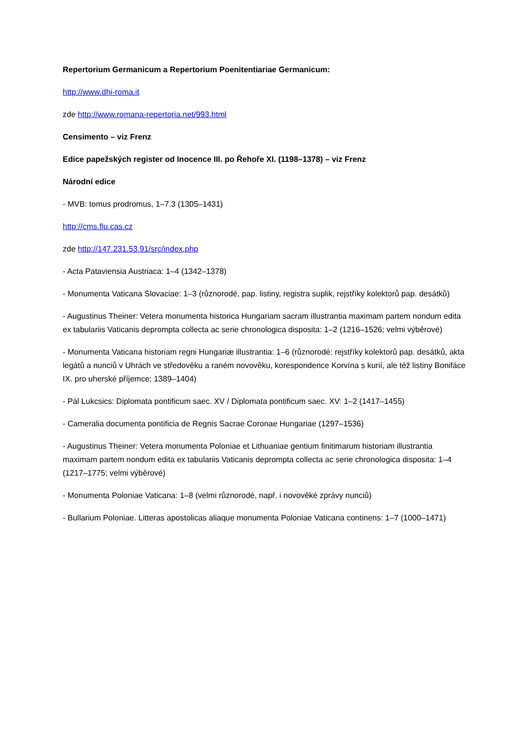Repertorium Germanicum a Repertorium Poenitentiariae Germanicum:
http://www.dhi-roma.it
zde http://www.romana-repertoria.net/993.html
Censimento – viz Frenz
Edice papežských register od Inocence III. po Řehoře XI. (1198–1378) – viz Frenz
Národní edice
- MVB: tomus prodromus, 1–7.3 (1305–1431)
http://cms.flu.cas.cz
zde http://147.231.53.91/src/index.php
- Acta Pataviensia Austriaca: 1–4 (1342–1378)
- Monumenta Vaticana Slovaciae: 1–3 (různorodé, pap. listiny, registra suplik, rejstříky kolektorů pap. desátků)
- Augustinus Theiner: Vetera monumenta historica Hungariam sacram illustrantia maximam partem nondum edita ex tabulariis Vaticanis deprompta collecta ac serie chronologica disposita: 1–2 (1216–1526; velmi výběrové)
- Monumenta Vaticana historiam regni Hungariæ illustrantia: 1–6 (různorodé: rejstříky kolektorů pap. desátků, akta legátů a nunciů v Uhrách ve středověku a raném novověku, korespondence Korvína s kurií, ale též listiny Bonifáce IX. pro uherské příjemce; 1389–1404)
- Pál Lukcsics: Diplomata pontificum saec. XV / Diplomata pontificum saec. XV: 1–2 (1417–1455)
- Cameralia documenta pontificia de Regnis Sacrae Coronae Hungariae (1297–1536)
- Augustinus Theiner: Vetera monumenta Poloniae et Lithuaniae gentium finitimarum historiam illustrantia maximam partem nondum edita ex tabulariis Vaticanis deprompta collecta ac serie chronologica disposita: 1–4 (1217–1775; velmi výběrové)
- Monumenta Poloniae Vaticana: 1–8 (velmi různorodé, např. i novověké zprávy nunciů)
- Bullarium Poloniae. Litteras apostolicas aliaque monumenta Poloniae Vaticana continens: 1–7 (1000–1471)